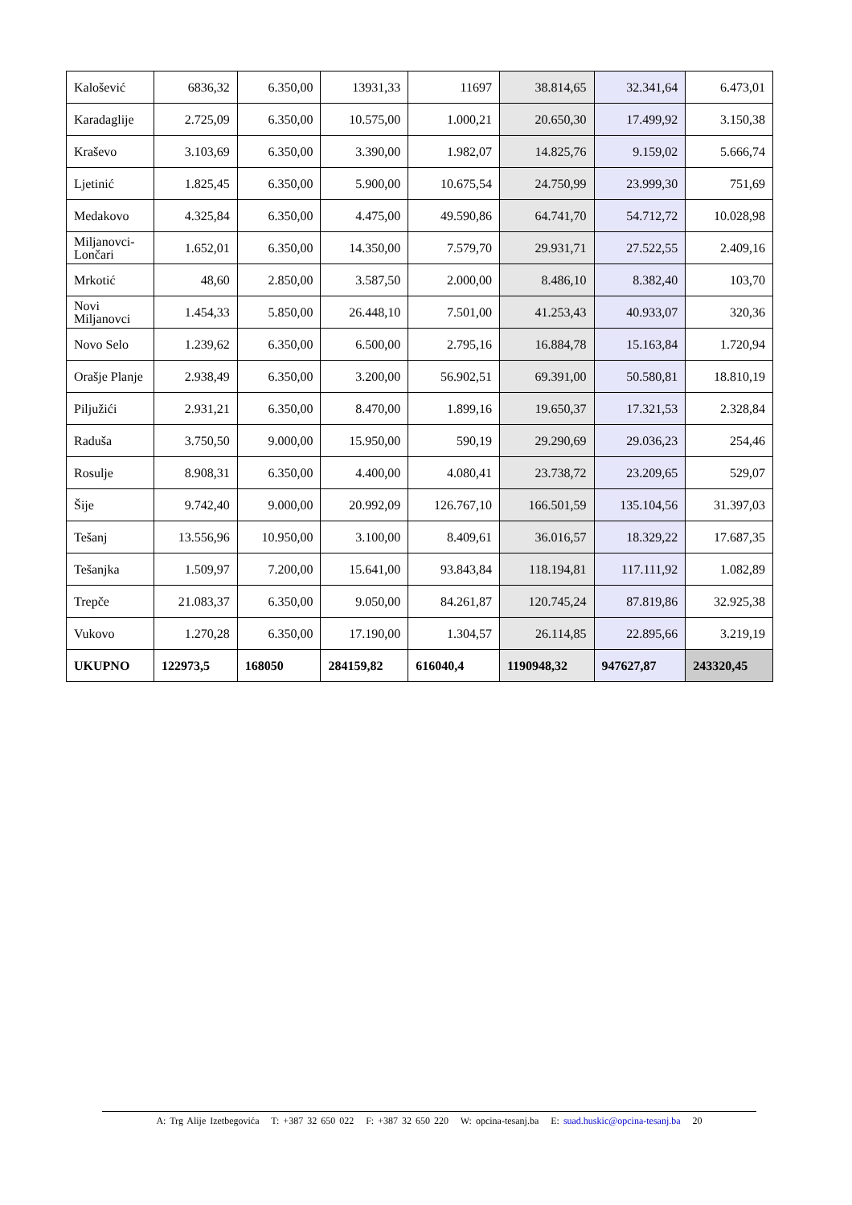| Kalošević | 6836,32 | 6.350,00 | 13931,33 | 11697 | 38.814,65 | 32.341,64 | 6.473,01 |
| Karadaglije | 2.725,09 | 6.350,00 | 10.575,00 | 1.000,21 | 20.650,30 | 17.499,92 | 3.150,38 |
| Kraševo | 3.103,69 | 6.350,00 | 3.390,00 | 1.982,07 | 14.825,76 | 9.159,02 | 5.666,74 |
| Ljetinić | 1.825,45 | 6.350,00 | 5.900,00 | 10.675,54 | 24.750,99 | 23.999,30 | 751,69 |
| Medakovo | 4.325,84 | 6.350,00 | 4.475,00 | 49.590,86 | 64.741,70 | 54.712,72 | 10.028,98 |
| Miljanovci-Lončari | 1.652,01 | 6.350,00 | 14.350,00 | 7.579,70 | 29.931,71 | 27.522,55 | 2.409,16 |
| Mrkotić | 48,60 | 2.850,00 | 3.587,50 | 2.000,00 | 8.486,10 | 8.382,40 | 103,70 |
| Novi Miljanovci | 1.454,33 | 5.850,00 | 26.448,10 | 7.501,00 | 41.253,43 | 40.933,07 | 320,36 |
| Novo Selo | 1.239,62 | 6.350,00 | 6.500,00 | 2.795,16 | 16.884,78 | 15.163,84 | 1.720,94 |
| Orašje Planje | 2.938,49 | 6.350,00 | 3.200,00 | 56.902,51 | 69.391,00 | 50.580,81 | 18.810,19 |
| Piljužići | 2.931,21 | 6.350,00 | 8.470,00 | 1.899,16 | 19.650,37 | 17.321,53 | 2.328,84 |
| Raduša | 3.750,50 | 9.000,00 | 15.950,00 | 590,19 | 29.290,69 | 29.036,23 | 254,46 |
| Rosulje | 8.908,31 | 6.350,00 | 4.400,00 | 4.080,41 | 23.738,72 | 23.209,65 | 529,07 |
| Šije | 9.742,40 | 9.000,00 | 20.992,09 | 126.767,10 | 166.501,59 | 135.104,56 | 31.397,03 |
| Tešanj | 13.556,96 | 10.950,00 | 3.100,00 | 8.409,61 | 36.016,57 | 18.329,22 | 17.687,35 |
| Tešanjka | 1.509,97 | 7.200,00 | 15.641,00 | 93.843,84 | 118.194,81 | 117.111,92 | 1.082,89 |
| Trepče | 21.083,37 | 6.350,00 | 9.050,00 | 84.261,87 | 120.745,24 | 87.819,86 | 32.925,38 |
| Vukovo | 1.270,28 | 6.350,00 | 17.190,00 | 1.304,57 | 26.114,85 | 22.895,66 | 3.219,19 |
| UKUPNO | 122973,5 | 168050 | 284159,82 | 616040,4 | 1190948,32 | 947627,87 | 243320,45 |
A: Trg Alije Izetbegovića T: +387 32 650 022 F: +387 32 650 220 W: opcina-tesanj.ba E: suad.huskic@opcina-tesanj.ba 20